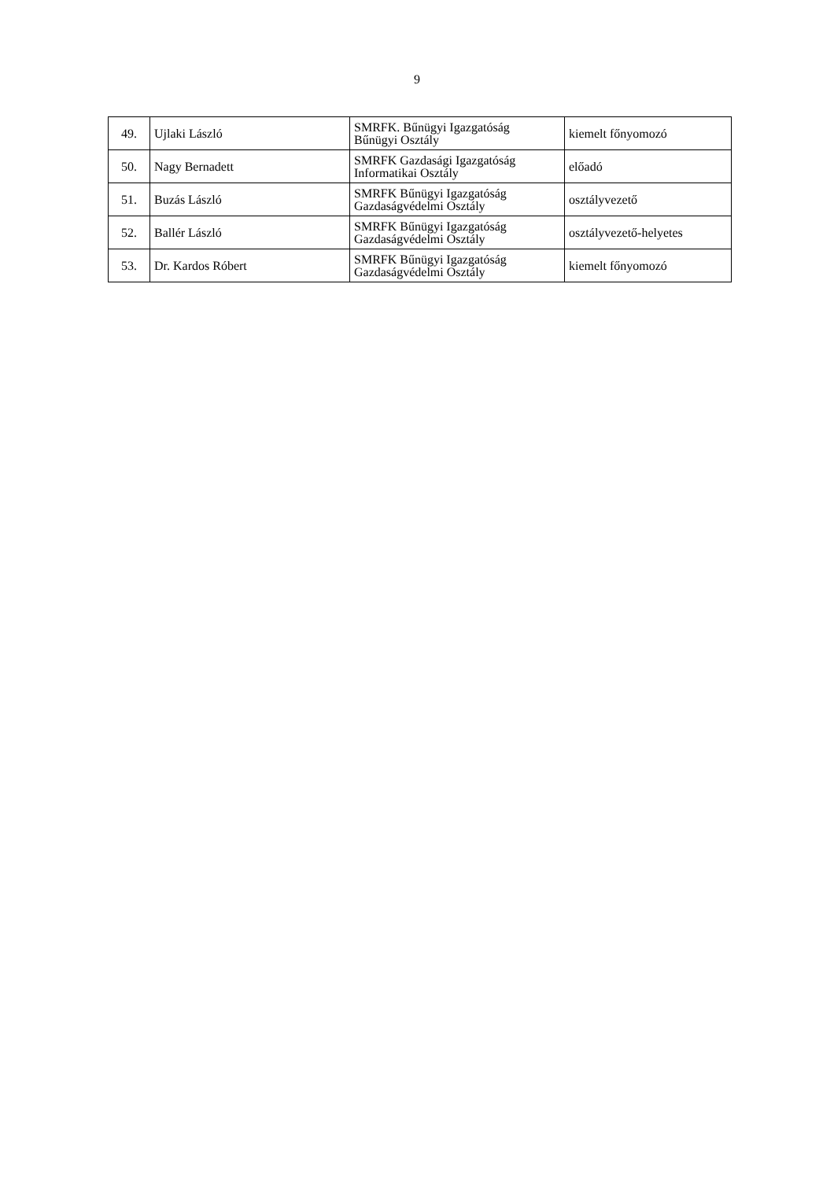9
| 49. | Ujlaki László | SMRFK. Bűnügyi Igazgatóság Bűnügyi Osztály | kiemelt főnyomozó |
| 50. | Nagy Bernadett | SMRFK Gazdasági Igazgatóság Informatikai Osztály | előadó |
| 51. | Buzás László | SMRFK Bűnügyi Igazgatóság Gazdaságvédelmi Osztály | osztályvezető |
| 52. | Ballér László | SMRFK Bűnügyi Igazgatóság Gazdaságvédelmi Osztály | osztályvezető-helyetes |
| 53. | Dr. Kardos Róbert | SMRFK Bűnügyi Igazgatóság Gazdaságvédelmi Osztály | kiemelt főnyomozó |